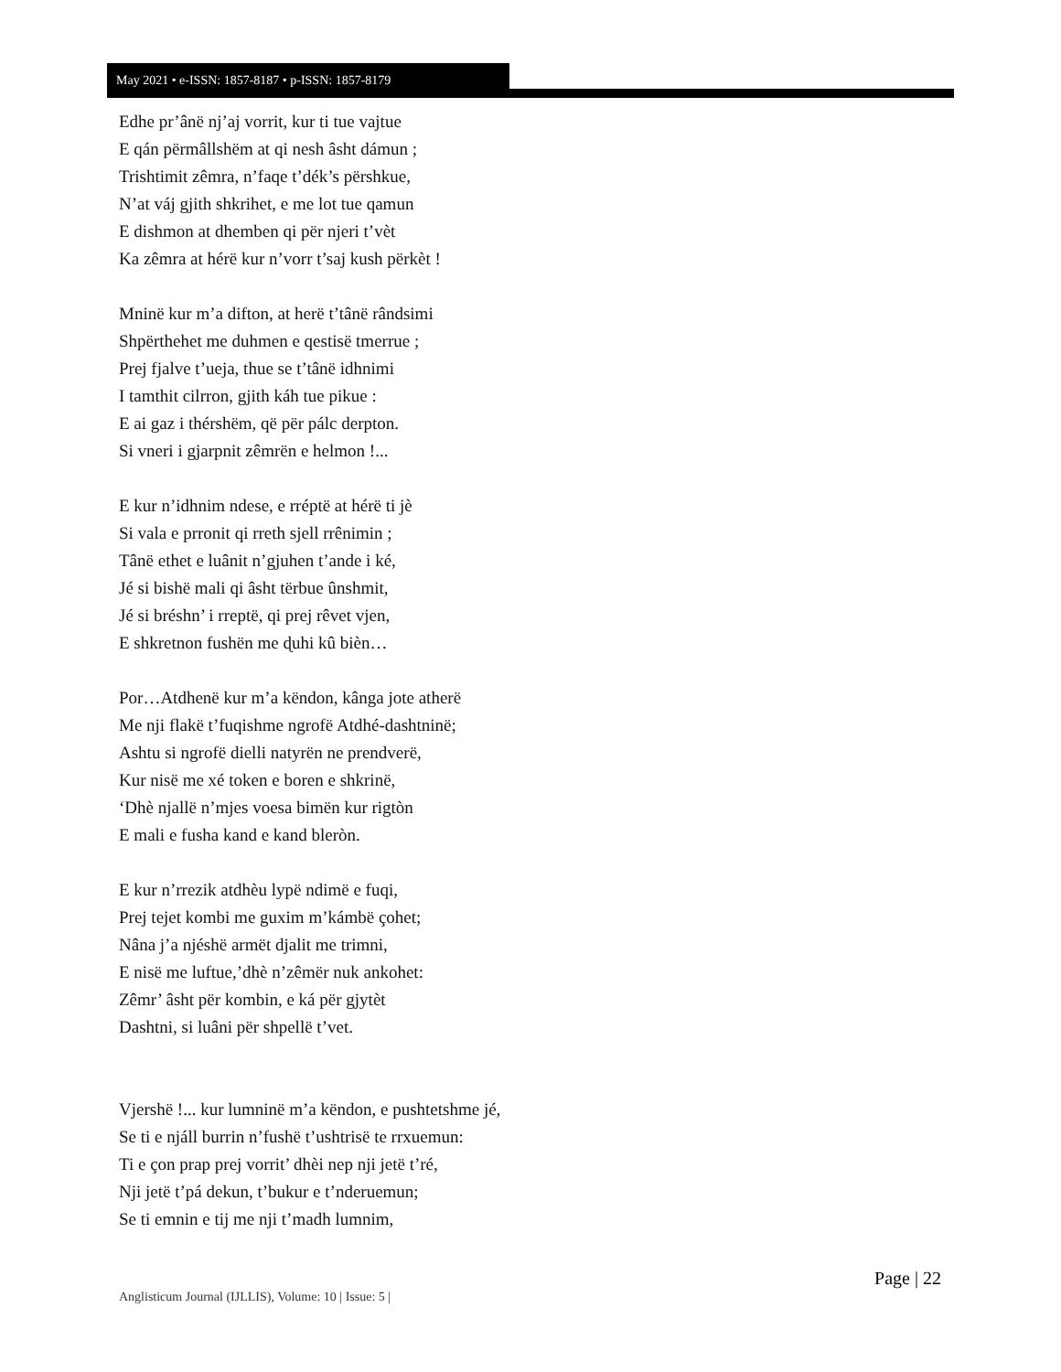May 2021 • e-ISSN: 1857-8187 • p-ISSN: 1857-8179
Edhe pr’ânë nj’aj vorrit, kur ti tue vajtue
E qán përmâllshëm at qi nesh âsht dámun ;
Trishtimit zêmra, n’faqe t’dék’s përshkue,
N’at váj gjith shkrihet, e me lot tue qamun
E dishmon at dhemben qi për njeri t’vèt
Ka zêmra at hérë kur n’vorr t’saj kush përkèt !
Mninë kur m’a difton, at herë t’tânë rândsimi
Shpërthehet me duhmen e qestisë tmerrue ;
Prej fjalve t’ueja, thue se t’tânë idhnimi
I tamthit cilrron, gjith káh tue pikue :
E ai gaz i thérshëm, që për pálc derpton.
Si vneri i gjarpnit zêmrën e helmon !...
E kur n’idhnim ndese, e rréptë at hérë ti jè
Si vala e prronit qi rreth sjell rrênimin ;
Tânë ethet e luânit n’gjuhen t’ande i ké,
Jé si bishë mali qi âsht tërbue ûnshmit,
Jé si bréshn’ i rreptë, qi prej rêvet vjen,
E shkretnon fushën me ɖuhi kû bièn…
Por…Atdhenë kur m’a këndon, kânga jote atherë
Me nji flakë t’fuqishme ngrofë Atdhé-dashtninë;
Ashtu si ngrofë dielli natyrën ne prendverë,
Kur nisë me xé token e boren e shkrinë,
‘Dhè njallë n’mjes voesa bimën kur rigtòn
E mali e fusha kand e kand bleròn.
E kur n’rrezik atdhèu lypë ndimë e fuqi,
Prej tejet kombi me guxim m’kámbë çohet;
Nâna j’a njéshë armët djalit me trimni,
E nisë me luftue,’dhè n’zêmër nuk ankohet:
Zêmr’ âsht për kombin, e ká për gjytèt
Dashtni, si luâni për shpellë t’vet.
Vjershë !... kur lumninë m’a këndon, e pushtetshme jé,
Se ti e njáll burrin n’fushë t’ushtrisë te rrxuemun:
Ti e çon prap prej vorrit’ dhèi nep nji jetë t’ré,
Nji jetë t’pá dekun, t’bukur e t’nderuemun;
Se ti emnin e tij me nji t’madh lumnim,
Page | 22
Anglisticum Journal (IJLLIS), Volume: 10 | Issue: 5 |